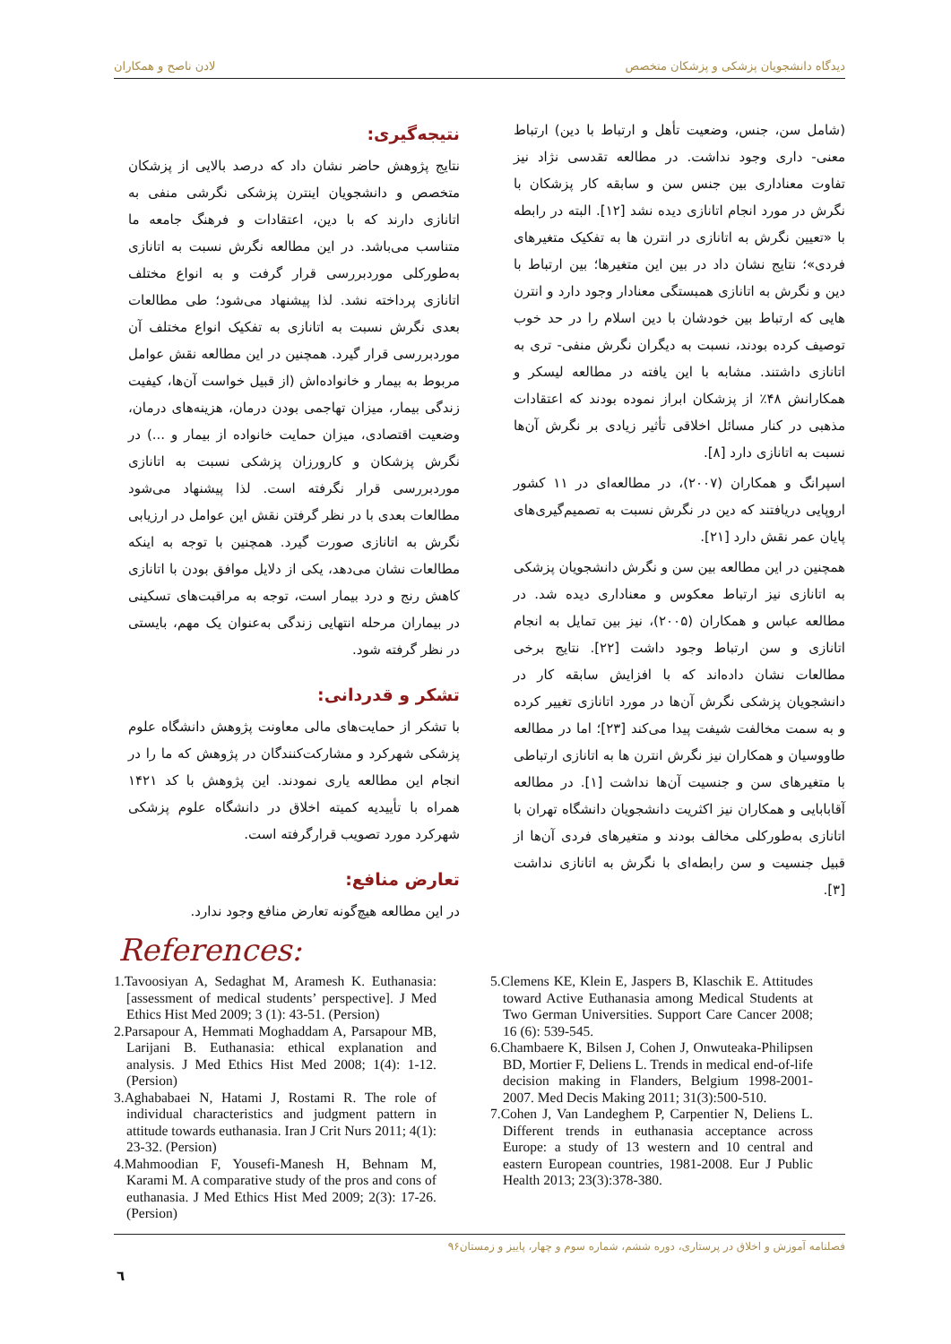دیدگاه دانشجویان پزشکی و پزشکان متخصص لادن ناصح و همکاران
(شامل سن، جنس، وضعیت تأهل و ارتباط با دین) ارتباط معنی- داری وجود نداشت. در مطالعه تقدسی نژاد نیز تفاوت معناداری بین جنس سن و سابقه کار پزشکان با نگرش در مورد انجام اتانازی دیده نشد [۱۲]. البته در رابطه با «تعیین نگرش به اتانازی در انترن ها به تفکیک متغیرهای فردی»؛ نتایج نشان داد در بین این متغیرها؛ بین ارتباط با دین و نگرش به اتانازی همبستگی معنادار وجود دارد و انترن هایی که ارتباط بین خودشان با دین اسلام را در حد خوب توصیف کرده بودند، نسبت به دیگران نگرش منفی- تری به اتانازی داشتند. مشابه با این یافته در مطالعه لیسکر و همکارانش ۴۸٪ از پزشکان ابراز نموده بودند که اعتقادات مذهبی در کنار مسائل اخلاقی تأثیر زیادی بر نگرش آن‌ها نسبت به اتانازی دارد [۸].
اسپرانگ و همکاران (۲۰۰۷)، در مطالعه‌ای در ۱۱ کشور اروپایی دریافتند که دین در نگرش نسبت به تصمیم‌گیری‌های پایان عمر نقش دارد [۲۱].
همچنین در این مطالعه بین سن و نگرش دانشجویان پزشکی به اتانازی نیز ارتباط معکوس و معناداری دیده شد. در مطالعه عباس و همکاران (۲۰۰۵)، نیز بین تمایل به انجام اتانازی و سن ارتباط وجود داشت [۲۲]. نتایج برخی مطالعات نشان داده‌اند که با افزایش سابقه کار در دانشجویان پزشکی نگرش آن‌ها در مورد اتانازی تغییر کرده و به سمت مخالفت شیفت پیدا می‌کند [۲۳]؛ اما در مطالعه طاووسیان و همکاران نیز نگرش انترن ها به اتانازی ارتباطی با متغیرهای سن و جنسیت آن‌ها نداشت [۱]. در مطالعه آقابابایی و همکاران نیز اکثریت دانشجویان دانشگاه تهران با اتانازی به‌طورکلی مخالف بودند و متغیرهای فردی آن‌ها از قبیل جنسیت و سن رابطه‌ای با نگرش به اتانازی نداشت [۳].
نتیجه‌گیری:
نتایج پژوهش حاضر نشان داد که درصد بالایی از پزشکان متخصص و دانشجویان اینترن پزشکی نگرشی منفی به اتانازی دارند که با دین، اعتقادات و فرهنگ جامعه ما متناسب می‌باشد. در این مطالعه نگرش نسبت به اتانازی به‌طورکلی موردبررسی قرار گرفت و به انواع مختلف اتانازی پرداخته نشد. لذا پیشنهاد می‌شود؛ طی مطالعات بعدی نگرش نسبت به اتانازی به تفکیک انواع مختلف آن موردبررسی قرار گیرد. همچنین در این مطالعه نقش عوامل مربوط به بیمار و خانواده‌اش (از قبیل خواست آن‌ها، کیفیت زندگی بیمار، میزان تهاجمی بودن درمان، هزینه‌های درمان، وضعیت اقتصادی، میزان حمایت خانواده از بیمار و ...) در نگرش پزشکان و کارورزان پزشکی نسبت به اتانازی موردبررسی قرار نگرفته است. لذا پیشنهاد می‌شود مطالعات بعدی با در نظر گرفتن نقش این عوامل در ارزیابی نگرش به اتانازی صورت گیرد. همچنین با توجه به اینکه مطالعات نشان می‌دهد، یکی از دلایل موافق بودن با اتانازی کاهش رنج و درد بیمار است، توجه به مراقبت‌های تسکینی در بیماران مرحله انتهایی زندگی به‌عنوان یک مهم، بایستی در نظر گرفته شود.
تشکر و قدردانی:
با تشکر از حمایت‌های مالی معاونت پژوهش دانشگاه علوم پزشکی شهرکرد و مشارکت‌کنندگان در پژوهش که ما را در انجام این مطالعه یاری نمودند. این پژوهش با کد ۱۴۲۱ همراه با تأییدیه کمیته اخلاق در دانشگاه علوم پزشکی شهرکرد مورد تصویب قرارگرفته است.
تعارض منافع:
در این مطالعه هیچ‌گونه تعارض منافع وجود ندارد.
References:
1.Tavoosiyan A, Sedaghat M, Aramesh K. Euthanasia: [assessment of medical students’ perspective]. J Med Ethics Hist Med 2009; 3 (1): 43-51. (Persion)
2.Parsapour A, Hemmati Moghaddam A, Parsapour MB, Larijani B. Euthanasia: ethical explanation and analysis. J Med Ethics Hist Med 2008; 1(4): 1-12. (Persion)
3.Aghababaei N, Hatami J, Rostami R. The role of individual characteristics and judgment pattern in attitude towards euthanasia. Iran J Crit Nurs 2011; 4(1): 23-32. (Persion)
4.Mahmoodian F, Yousefi-Manesh H, Behnam M, Karami M. A comparative study of the pros and cons of euthanasia. J Med Ethics Hist Med 2009; 2(3): 17-26. (Persion)
5.Clemens KE, Klein E, Jaspers B, Klaschik E. Attitudes toward Active Euthanasia among Medical Students at Two German Universities. Support Care Cancer 2008; 16 (6): 539-545.
6.Chambaere K, Bilsen J, Cohen J, Onwuteaka-Philipsen BD, Mortier F, Deliens L. Trends in medical end-of-life decision making in Flanders, Belgium 1998-2001-2007. Med Decis Making 2011; 31(3):500-510.
7.Cohen J, Van Landeghem P, Carpentier N, Deliens L. Different trends in euthanasia acceptance across Europe: a study of 13 western and 10 central and eastern European countries, 1981-2008. Eur J Public Health 2013; 23(3):378-380.
فصلنامه آموزش و اخلاق در پرستاری، دوره ششم، شماره سوم و چهار، پاییز و زمستان۹۶
٦